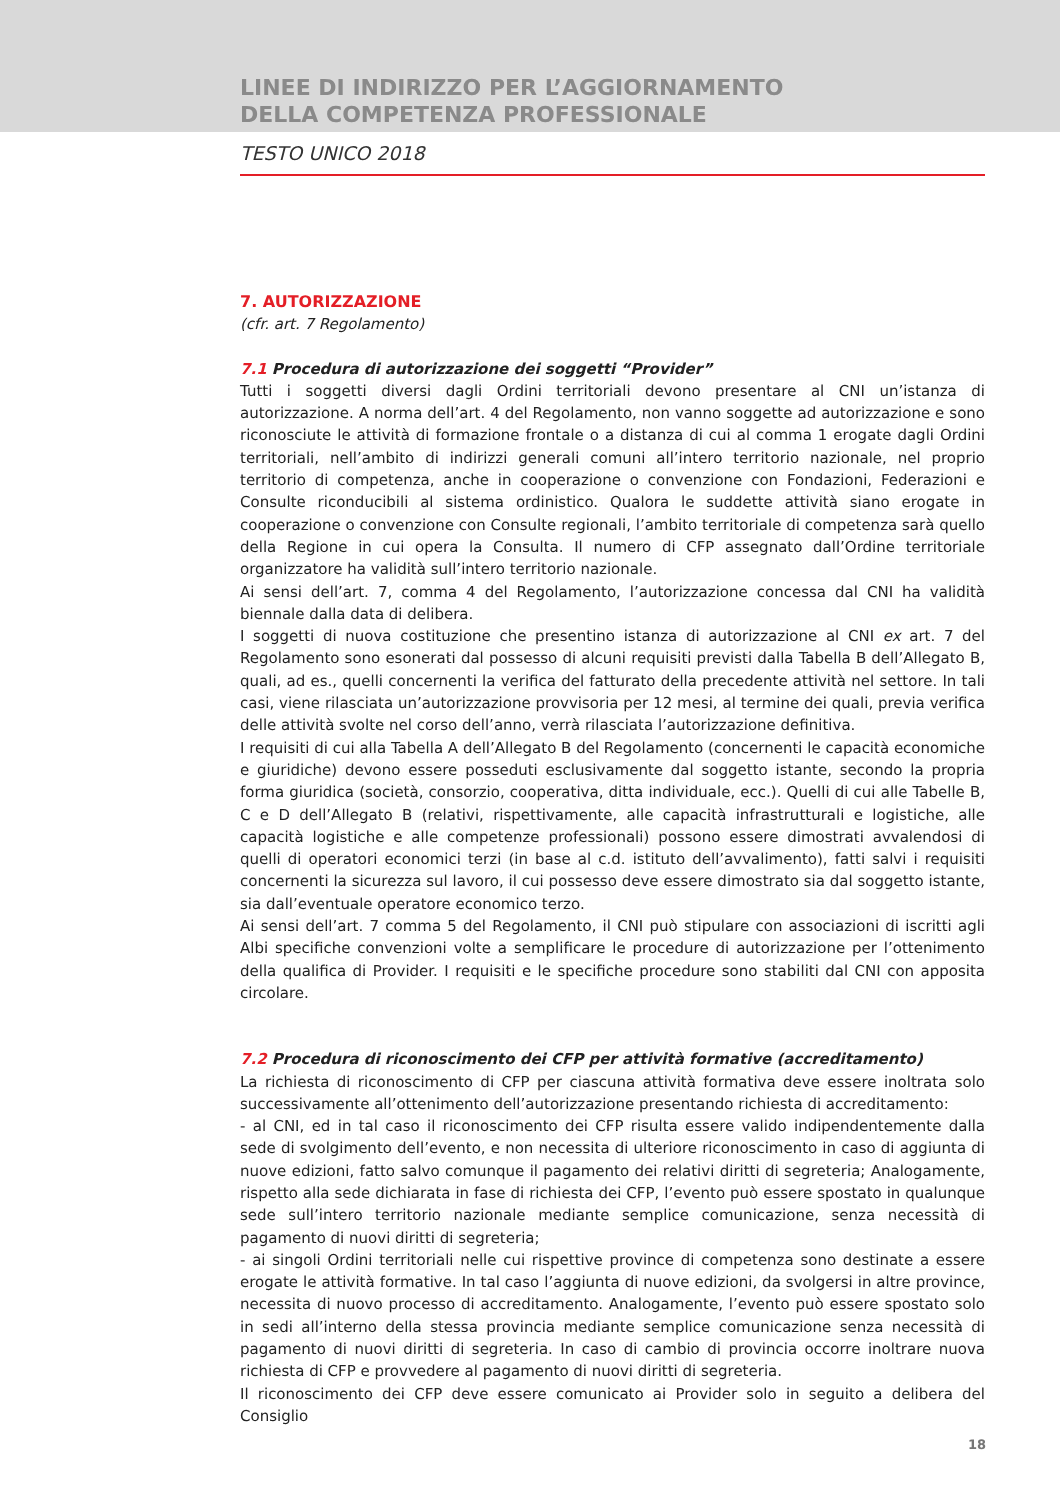LINEE DI INDIRIZZO PER L’AGGIORNAMENTO
DELLA COMPETENZA PROFESSIONALE
TESTO UNICO 2018
7. AUTORIZZAZIONE
(cfr. art. 7 Regolamento)
7.1 Procedura di autorizzazione dei soggetti “Provider”
Tutti i soggetti diversi dagli Ordini territoriali devono presentare al CNI un’istanza di autorizzazione. A norma dell’art. 4 del Regolamento, non vanno soggette ad autorizzazione e sono riconosciute le attività di formazione frontale o a distanza di cui al comma 1 erogate dagli Ordini territoriali, nell’ambito di indirizzi generali comuni all’intero territorio nazionale, nel proprio territorio di competenza, anche in cooperazione o convenzione con Fondazioni, Federazioni e Consulte riconducibili al sistema ordinistico. Qualora le suddette attività siano erogate in cooperazione o convenzione con Consulte regionali, l’ambito territoriale di competenza sarà quello della Regione in cui opera la Consulta. Il numero di CFP assegnato dall’Ordine territoriale organizzatore ha validità sull’intero territorio nazionale.
Ai sensi dell’art. 7, comma 4 del Regolamento, l’autorizzazione concessa dal CNI ha validità biennale dalla data di delibera.
I soggetti di nuova costituzione che presentino istanza di autorizzazione al CNI ex art. 7 del Regolamento sono esonerati dal possesso di alcuni requisiti previsti dalla Tabella B dell’Allegato B, quali, ad es., quelli concernenti la verifica del fatturato della precedente attività nel settore. In tali casi, viene rilasciata un’autorizzazione provvisoria per 12 mesi, al termine dei quali, previa verifica delle attività svolte nel corso dell’anno, verrà rilasciata l’autorizzazione definitiva.
I requisiti di cui alla Tabella A dell’Allegato B del Regolamento (concernenti le capacità economiche e giuridiche) devono essere posseduti esclusivamente dal soggetto istante, secondo la propria forma giuridica (società, consorzio, cooperativa, ditta individuale, ecc.). Quelli di cui alle Tabelle B, C e D dell’Allegato B (relativi, rispettivamente, alle capacità infrastrutturali e logistiche, alle capacità logistiche e alle competenze professionali) possono essere dimostrati avvalendosi di quelli di operatori economici terzi (in base al c.d. istituto dell’avvalimento), fatti salvi i requisiti concernenti la sicurezza sul lavoro, il cui possesso deve essere dimostrato sia dal soggetto istante, sia dall’eventuale operatore economico terzo.
Ai sensi dell’art. 7 comma 5 del Regolamento, il CNI può stipulare con associazioni di iscritti agli Albi specifiche convenzioni volte a semplificare le procedure di autorizzazione per l’ottenimento della qualifica di Provider. I requisiti e le specifiche procedure sono stabiliti dal CNI con apposita circolare.
7.2 Procedura di riconoscimento dei CFP per attività formative (accreditamento)
La richiesta di riconoscimento di CFP per ciascuna attività formativa deve essere inoltrata solo successivamente all’ottenimento dell’autorizzazione presentando richiesta di accreditamento:
- al CNI, ed in tal caso il riconoscimento dei CFP risulta essere valido indipendentemente dalla sede di svolgimento dell’evento, e non necessita di ulteriore riconoscimento in caso di aggiunta di nuove edizioni, fatto salvo comunque il pagamento dei relativi diritti di segreteria; Analogamente, rispetto alla sede dichiarata in fase di richiesta dei CFP, l’evento può essere spostato in qualunque sede sull’intero territorio nazionale mediante semplice comunicazione, senza necessità di pagamento di nuovi diritti di segreteria;
- ai singoli Ordini territoriali nelle cui rispettive province di competenza sono destinate a essere erogate le attività formative. In tal caso l’aggiunta di nuove edizioni, da svolgersi in altre province, necessita di nuovo processo di accreditamento. Analogamente, l’evento può essere spostato solo in sedi all’interno della stessa provincia mediante semplice comunicazione senza necessità di pagamento di nuovi diritti di segreteria. In caso di cambio di provincia occorre inoltrare nuova richiesta di CFP e provvedere al pagamento di nuovi diritti di segreteria.
Il riconoscimento dei CFP deve essere comunicato ai Provider solo in seguito a delibera del Consiglio
18